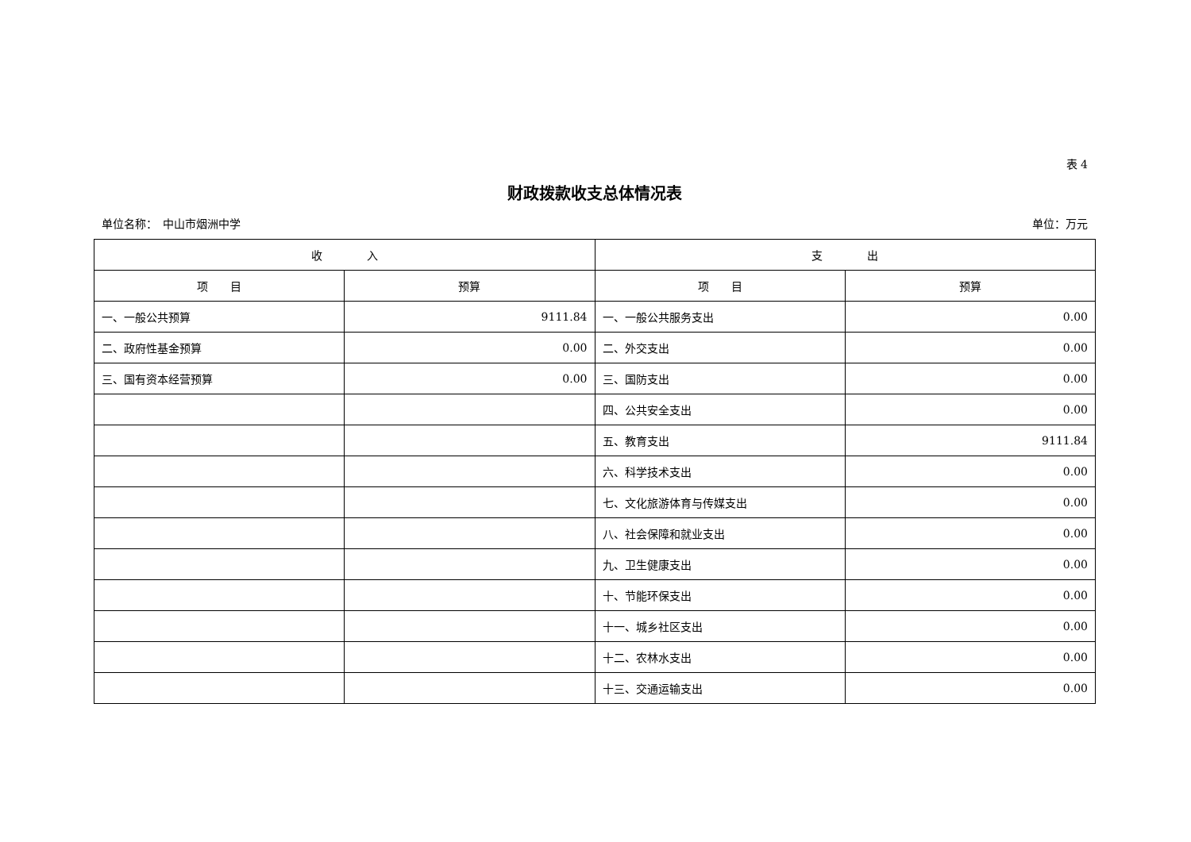表 4
财政拨款收支总体情况表
单位名称：　中山市烟洲中学 单位：万元
| 收 入 | | 支 出 | |
| --- | --- | --- | --- |
| 项 目 | 预算 | 项 目 | 预算 |
| 一、一般公共预算 | 9111.84 | 一、一般公共服务支出 | 0.00 |
| 二、政府性基金预算 | 0.00 | 二、外交支出 | 0.00 |
| 三、国有资本经营预算 | 0.00 | 三、国防支出 | 0.00 |
| | | 四、公共安全支出 | 0.00 |
| | | 五、教育支出 | 9111.84 |
| | | 六、科学技术支出 | 0.00 |
| | | 七、文化旅游体育与传媒支出 | 0.00 |
| | | 八、社会保障和就业支出 | 0.00 |
| | | 九、卫生健康支出 | 0.00 |
| | | 十、节能环保支出 | 0.00 |
| | | 十一、城乡社区支出 | 0.00 |
| | | 十二、农林水支出 | 0.00 |
| | | 十三、交通运输支出 | 0.00 |